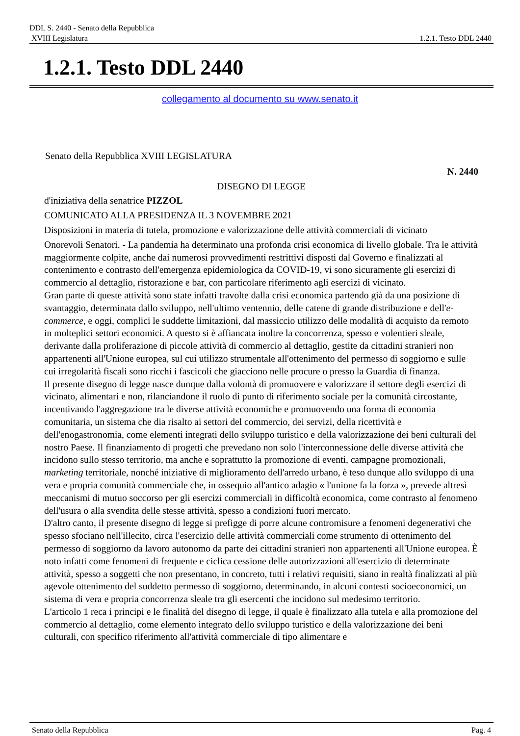DDL S. 2440 - Senato della Repubblica
XVIII Legislatura 1.2.1. Testo DDL 2440
1.2.1. Testo DDL 2440
collegamento al documento su www.senato.it
Senato della Repubblica XVIII LEGISLATURA
N. 2440
DISEGNO DI LEGGE
d'iniziativa della senatrice PIZZOL
COMUNICATO ALLA PRESIDENZA IL 3 NOVEMBRE 2021
Disposizioni in materia di tutela, promozione e valorizzazione delle attività commerciali di vicinato
Onorevoli Senatori. - La pandemia ha determinato una profonda crisi economica di livello globale. Tra le attività maggiormente colpite, anche dai numerosi provvedimenti restrittivi disposti dal Governo e finalizzati al contenimento e contrasto dell'emergenza epidemiologica da COVID-19, vi sono sicuramente gli esercizi di commercio al dettaglio, ristorazione e bar, con particolare riferimento agli esercizi di vicinato.
Gran parte di queste attività sono state infatti travolte dalla crisi economica partendo già da una posizione di svantaggio, determinata dallo sviluppo, nell'ultimo ventennio, delle catene di grande distribuzione e dell'e-commerce, e oggi, complici le suddette limitazioni, dal massiccio utilizzo delle modalità di acquisto da remoto in molteplici settori economici. A questo si è affiancata inoltre la concorrenza, spesso e volentieri sleale, derivante dalla proliferazione di piccole attività di commercio al dettaglio, gestite da cittadini stranieri non appartenenti all'Unione europea, sul cui utilizzo strumentale all'ottenimento del permesso di soggiorno e sulle cui irregolarità fiscali sono ricchi i fascicoli che giacciono nelle procure o presso la Guardia di finanza.
Il presente disegno di legge nasce dunque dalla volontà di promuovere e valorizzare il settore degli esercizi di vicinato, alimentari e non, rilanciandone il ruolo di punto di riferimento sociale per la comunità circostante, incentivando l'aggregazione tra le diverse attività economiche e promuovendo una forma di economia comunitaria, un sistema che dia risalto ai settori del commercio, dei servizi, della ricettività e dell'enogastronomia, come elementi integrati dello sviluppo turistico e della valorizzazione dei beni culturali del nostro Paese. Il finanziamento di progetti che prevedano non solo l'interconnessione delle diverse attività che incidono sullo stesso territorio, ma anche e soprattutto la promozione di eventi, campagne promozionali, marketing territoriale, nonché iniziative di miglioramento dell'arredo urbano, è teso dunque allo sviluppo di una vera e propria comunità commerciale che, in ossequio all'antico adagio « l'unione fa la forza », prevede altresì meccanismi di mutuo soccorso per gli esercizi commerciali in difficoltà economica, come contrasto al fenomeno dell'usura o alla svendita delle stesse attività, spesso a condizioni fuori mercato.
D'altro canto, il presente disegno di legge si prefigge di porre alcune contromisure a fenomeni degenerativi che spesso sfociano nell'illecito, circa l'esercizio delle attività commerciali come strumento di ottenimento del permesso di soggiorno da lavoro autonomo da parte dei cittadini stranieri non appartenenti all'Unione europea. È noto infatti come fenomeni di frequente e ciclica cessione delle autorizzazioni all'esercizio di determinate attività, spesso a soggetti che non presentano, in concreto, tutti i relativi requisiti, siano in realtà finalizzati al più agevole ottenimento del suddetto permesso di soggiorno, determinando, in alcuni contesti socioeconomici, un sistema di vera e propria concorrenza sleale tra gli esercenti che incidono sul medesimo territorio.
L'articolo 1 reca i principi e le finalità del disegno di legge, il quale è finalizzato alla tutela e alla promozione del commercio al dettaglio, come elemento integrato dello sviluppo turistico e della valorizzazione dei beni culturali, con specifico riferimento all'attività commerciale di tipo alimentare e
Senato della Repubblica Pag. 4